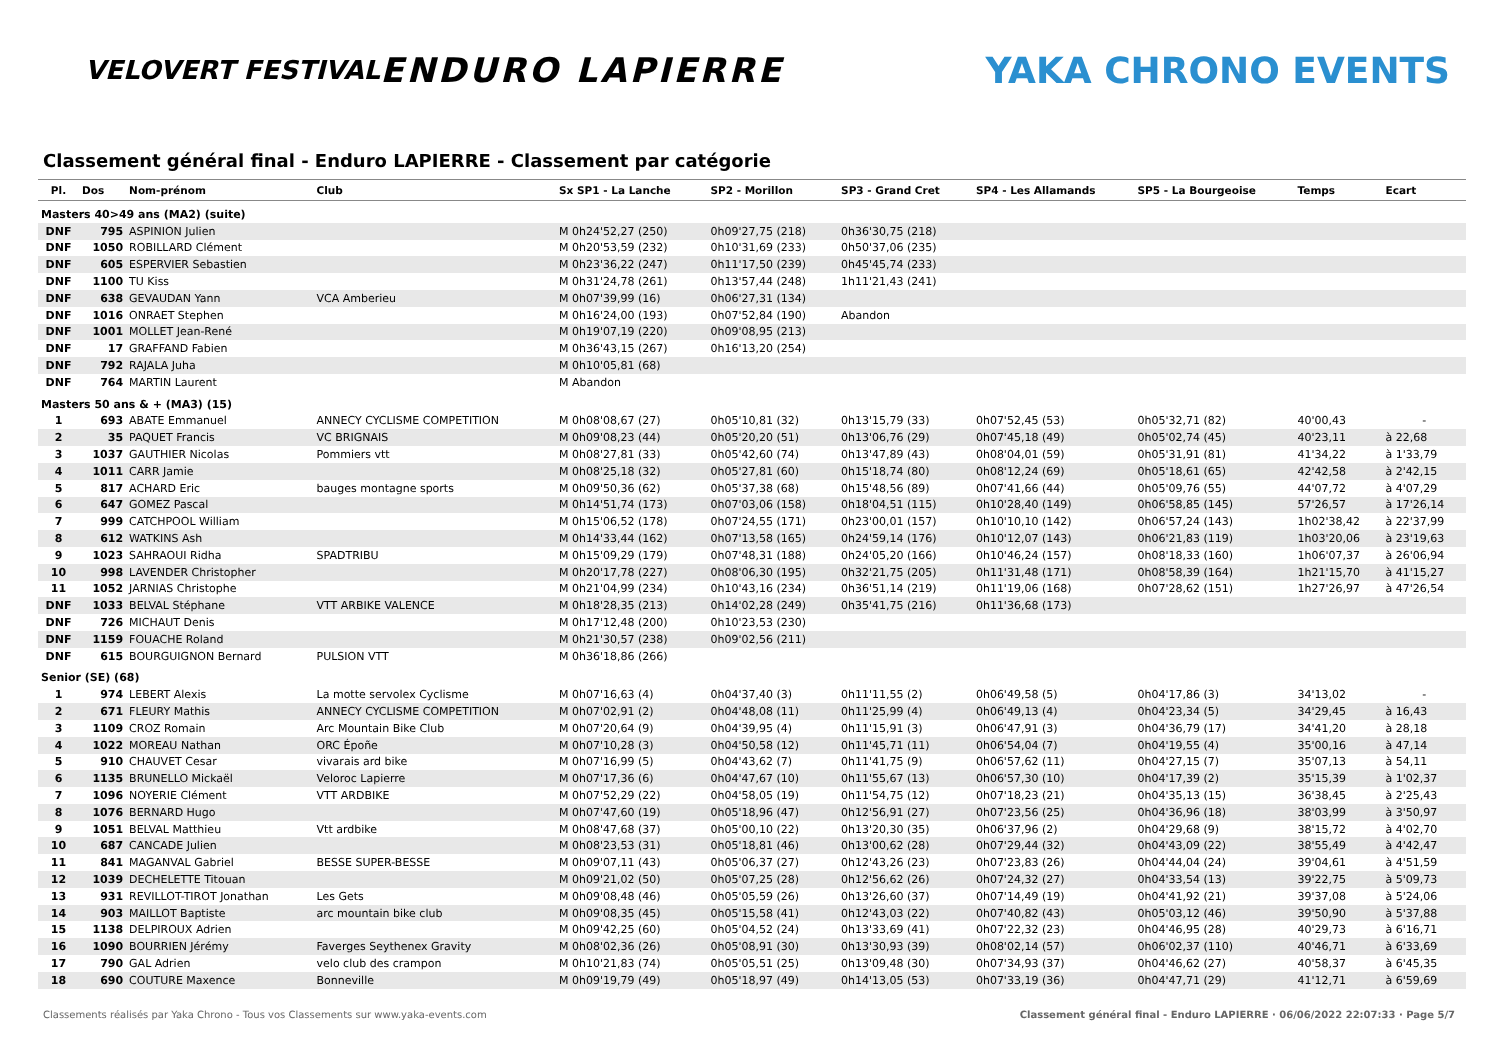VELOVERT FESTIVAL
ENDURO LAPIERRE YAKA CHRONO EVENTS
Classement général final - Enduro LAPIERRE - Classement par catégorie
| Pl. | Dos | Nom-prénom | Club | Sx SP1 - La Lanche | SP2 - Morillon | SP3 - Grand Cret | SP4 - Les Allamands | SP5 - La Bourgeoise | Temps | Ecart |
| --- | --- | --- | --- | --- | --- | --- | --- | --- | --- | --- |
| Masters 40>49 ans (MA2) (suite) | | | | | | | | | | |
| DNF | 795 | ASPINION Julien | | M 0h24'52,27 (250) | 0h09'27,75 (218) | 0h36'30,75 (218) | | | | |
| DNF | 1050 | ROBILLARD Clément | | M 0h20'53,59 (232) | 0h10'31,69 (233) | 0h50'37,06 (235) | | | | |
| DNF | 605 | ESPERVIER Sebastien | | M 0h23'36,22 (247) | 0h11'17,50 (239) | 0h45'45,74 (233) | | | | |
| DNF | 1100 | TU Kiss | | M 0h31'24,78 (261) | 0h13'57,44 (248) | 1h11'21,43 (241) | | | | |
| DNF | 638 | GEVAUDAN Yann | VCA Amberieu | M 0h07'39,99 (16) | 0h06'27,31 (134) | | | | | |
| DNF | 1016 | ONRAET Stephen | | M 0h16'24,00 (193) | 0h07'52,84 (190) | Abandon | | | | |
| DNF | 1001 | MOLLET Jean-René | | M 0h19'07,19 (220) | 0h09'08,95 (213) | | | | | |
| DNF | 17 | GRAFFAND Fabien | | M 0h36'43,15 (267) | 0h16'13,20 (254) | | | | | |
| DNF | 792 | RAJALA Juha | | M 0h10'05,81 (68) | | | | | | |
| DNF | 764 | MARTIN Laurent | | M Abandon | | | | | | |
| Masters 50 ans & + (MA3) (15) | | | | | | | | | | |
| 1 | 693 | ABATE Emmanuel | ANNECY CYCLISME COMPETITION | M 0h08'08,67 (27) | 0h05'10,81 (32) | 0h13'15,79 (33) | 0h07'52,45 (53) | 0h05'32,71 (82) | 40'00,43 | - |
| 2 | 35 | PAQUET Francis | VC BRIGNAIS | M 0h09'08,23 (44) | 0h05'20,20 (51) | 0h13'06,76 (29) | 0h07'45,18 (49) | 0h05'02,74 (45) | 40'23,11 | à 22,68 |
| 3 | 1037 | GAUTHIER Nicolas | Pommiers vtt | M 0h08'27,81 (33) | 0h05'42,60 (74) | 0h13'47,89 (43) | 0h08'04,01 (59) | 0h05'31,91 (81) | 41'34,22 | à 1'33,79 |
| 4 | 1011 | CARR Jamie | | M 0h08'25,18 (32) | 0h05'27,81 (60) | 0h15'18,74 (80) | 0h08'12,24 (69) | 0h05'18,61 (65) | 42'42,58 | à 2'42,15 |
| 5 | 817 | ACHARD Eric | bauges montagne sports | M 0h09'50,36 (62) | 0h05'37,38 (68) | 0h15'48,56 (89) | 0h07'41,66 (44) | 0h05'09,76 (55) | 44'07,72 | à 4'07,29 |
| 6 | 647 | GOMEZ Pascal | | M 0h14'51,74 (173) | 0h07'03,06 (158) | 0h18'04,51 (115) | 0h10'28,40 (149) | 0h06'58,85 (145) | 57'26,57 | à 17'26,14 |
| 7 | 999 | CATCHPOOL William | | M 0h15'06,52 (178) | 0h07'24,55 (171) | 0h23'00,01 (157) | 0h10'10,10 (142) | 0h06'57,24 (143) | 1h02'38,42 | à 22'37,99 |
| 8 | 612 | WATKINS Ash | | M 0h14'33,44 (162) | 0h07'13,58 (165) | 0h24'59,14 (176) | 0h10'12,07 (143) | 0h06'21,83 (119) | 1h03'20,06 | à 23'19,63 |
| 9 | 1023 | SAHRAOUI Ridha | SPADTRIBU | M 0h15'09,29 (179) | 0h07'48,31 (188) | 0h24'05,20 (166) | 0h10'46,24 (157) | 0h08'18,33 (160) | 1h06'07,37 | à 26'06,94 |
| 10 | 998 | LAVENDER Christopher | | M 0h20'17,78 (227) | 0h08'06,30 (195) | 0h32'21,75 (205) | 0h11'31,48 (171) | 0h08'58,39 (164) | 1h21'15,70 | à 41'15,27 |
| 11 | 1052 | JARNIAS Christophe | | M 0h21'04,99 (234) | 0h10'43,16 (234) | 0h36'51,14 (219) | 0h11'19,06 (168) | 0h07'28,62 (151) | 1h27'26,97 | à 47'26,54 |
| DNF | 1033 | BELVAL Stéphane | VTT ARBIKE VALENCE | M 0h18'28,35 (213) | 0h14'02,28 (249) | 0h35'41,75 (216) | 0h11'36,68 (173) | | | |
| DNF | 726 | MICHAUT Denis | | M 0h17'12,48 (200) | 0h10'23,53 (230) | | | | | |
| DNF | 1159 | FOUACHE Roland | | M 0h21'30,57 (238) | 0h09'02,56 (211) | | | | | |
| DNF | 615 | BOURGUIGNON Bernard | PULSION VTT | M 0h36'18,86 (266) | | | | | | |
| Senior (SE) (68) | | | | | | | | | | |
| 1 | 974 | LEBERT Alexis | La motte servolex Cyclisme | M 0h07'16,63 (4) | 0h04'37,40 (3) | 0h11'11,55 (2) | 0h06'49,58 (5) | 0h04'17,86 (3) | 34'13,02 | - |
| 2 | 671 | FLEURY Mathis | ANNECY CYCLISME COMPETITION | M 0h07'02,91 (2) | 0h04'48,08 (11) | 0h11'25,99 (4) | 0h06'49,13 (4) | 0h04'23,34 (5) | 34'29,45 | à 16,43 |
| 3 | 1109 | CROZ Romain | Arc Mountain Bike Club | M 0h07'20,64 (9) | 0h04'39,95 (4) | 0h11'15,91 (3) | 0h06'47,91 (3) | 0h04'36,79 (17) | 34'41,20 | à 28,18 |
| 4 | 1022 | MOREAU Nathan | ORC Époñe | M 0h07'10,28 (3) | 0h04'50,58 (12) | 0h11'45,71 (11) | 0h06'54,04 (7) | 0h04'19,55 (4) | 35'00,16 | à 47,14 |
| 5 | 910 | CHAUVET Cesar | vivarais ard bike | M 0h07'16,99 (5) | 0h04'43,62 (7) | 0h11'41,75 (9) | 0h06'57,62 (11) | 0h04'27,15 (7) | 35'07,13 | à 54,11 |
| 6 | 1135 | BRUNELLO Mickaël | Veloroc Lapierre | M 0h07'17,36 (6) | 0h04'47,67 (10) | 0h11'55,67 (13) | 0h06'57,30 (10) | 0h04'17,39 (2) | 35'15,39 | à 1'02,37 |
| 7 | 1096 | NOYERIE Clément | VTT ARDBIKE | M 0h07'52,29 (22) | 0h04'58,05 (19) | 0h11'54,75 (12) | 0h07'18,23 (21) | 0h04'35,13 (15) | 36'38,45 | à 2'25,43 |
| 8 | 1076 | BERNARD Hugo | | M 0h07'47,60 (19) | 0h05'18,96 (47) | 0h12'56,91 (27) | 0h07'23,56 (25) | 0h04'36,96 (18) | 38'03,99 | à 3'50,97 |
| 9 | 1051 | BELVAL Matthieu | Vtt ardbike | M 0h08'47,68 (37) | 0h05'00,10 (22) | 0h13'20,30 (35) | 0h06'37,96 (2) | 0h04'29,68 (9) | 38'15,72 | à 4'02,70 |
| 10 | 687 | CANCADE Julien | | M 0h08'23,53 (31) | 0h05'18,81 (46) | 0h13'00,62 (28) | 0h07'29,44 (32) | 0h04'43,09 (22) | 38'55,49 | à 4'42,47 |
| 11 | 841 | MAGANVAL Gabriel | BESSE SUPER-BESSE | M 0h09'07,11 (43) | 0h05'06,37 (27) | 0h12'43,26 (23) | 0h07'23,83 (26) | 0h04'44,04 (24) | 39'04,61 | à 4'51,59 |
| 12 | 1039 | DECHELETTE Titouan | | M 0h09'21,02 (50) | 0h05'07,25 (28) | 0h12'56,62 (26) | 0h07'24,32 (27) | 0h04'33,54 (13) | 39'22,75 | à 5'09,73 |
| 13 | 931 | REVILLOT-TIROT Jonathan | Les Gets | M 0h09'08,48 (46) | 0h05'05,59 (26) | 0h13'26,60 (37) | 0h07'14,49 (19) | 0h04'41,92 (21) | 39'37,08 | à 5'24,06 |
| 14 | 903 | MAILLOT Baptiste | arc mountain bike club | M 0h09'08,35 (45) | 0h05'15,58 (41) | 0h12'43,03 (22) | 0h07'40,82 (43) | 0h05'03,12 (46) | 39'50,90 | à 5'37,88 |
| 15 | 1138 | DELPIROUX Adrien | | M 0h09'42,25 (60) | 0h05'04,52 (24) | 0h13'33,69 (41) | 0h07'22,32 (23) | 0h04'46,95 (28) | 40'29,73 | à 6'16,71 |
| 16 | 1090 | BOURRIEN Jérémy | Faverges Seythenex Gravity | M 0h08'02,36 (26) | 0h05'08,91 (30) | 0h13'30,93 (39) | 0h08'02,14 (57) | 0h06'02,37 (110) | 40'46,71 | à 6'33,69 |
| 17 | 790 | GAL Adrien | velo club des crampon | M 0h10'21,83 (74) | 0h05'05,51 (25) | 0h13'09,48 (30) | 0h07'34,93 (37) | 0h04'46,62 (27) | 40'58,37 | à 6'45,35 |
| 18 | 690 | COUTURE Maxence | Bonneville | M 0h09'19,79 (49) | 0h05'18,97 (49) | 0h14'13,05 (53) | 0h07'33,19 (36) | 0h04'47,71 (29) | 41'12,71 | à 6'59,69 |
Classements réalisés par Yaka Chrono - Tous vos Classements sur www.yaka-events.com Classement général final - Enduro LAPIERRE · 06/06/2022 22:07:33 · Page 5/7